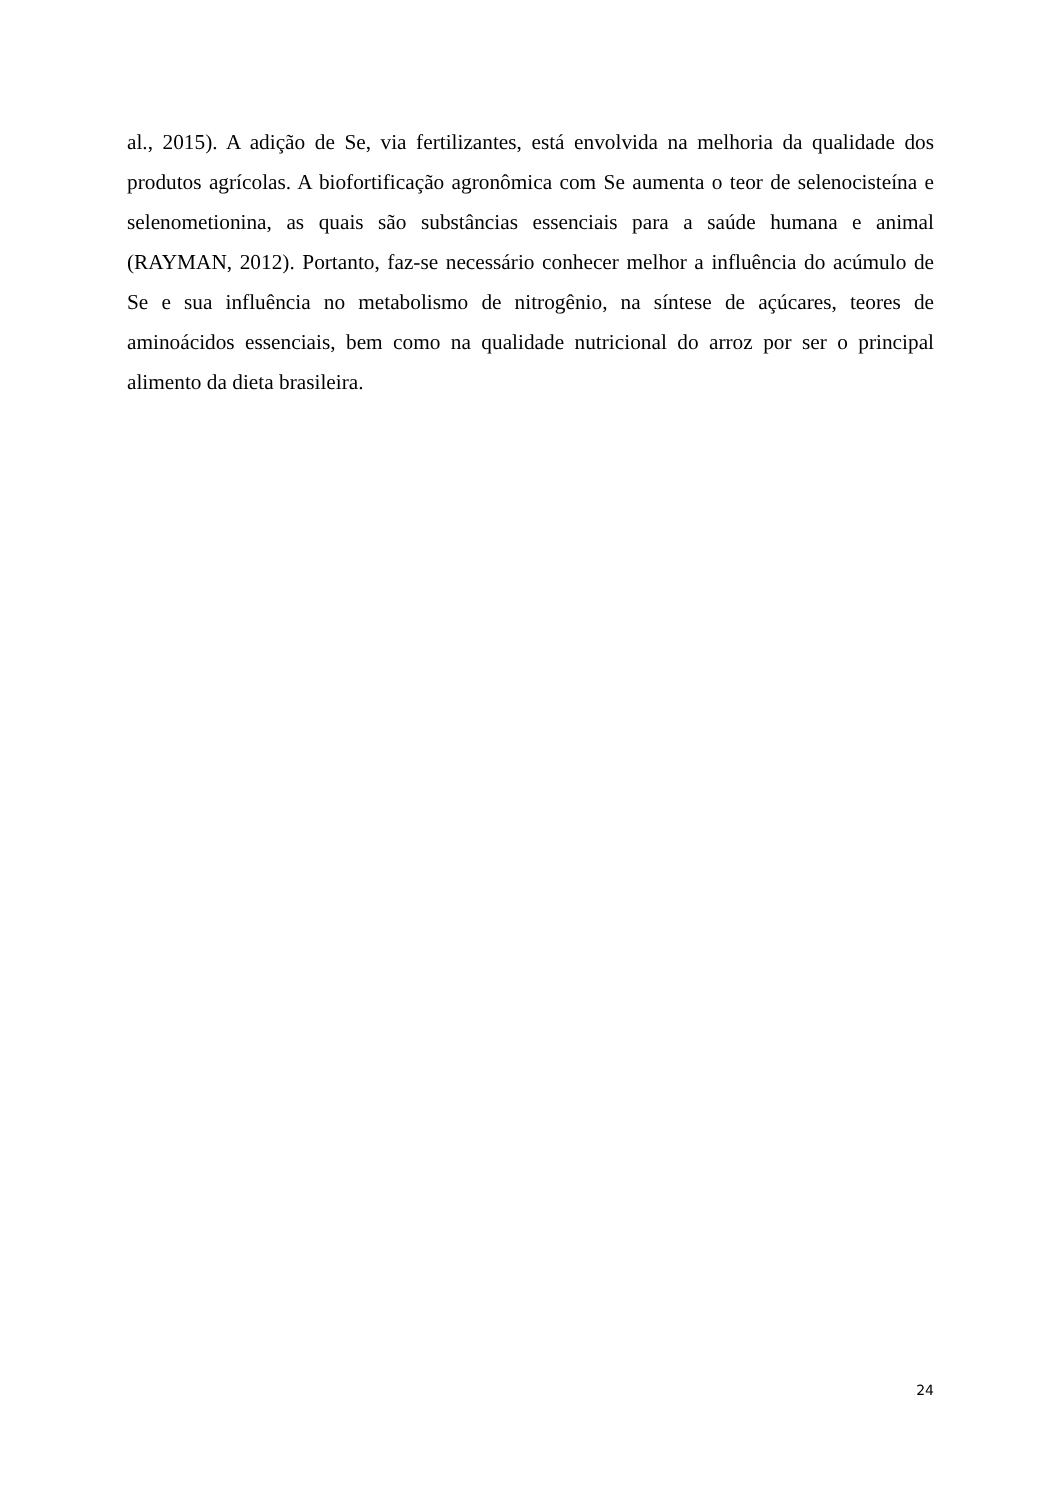al., 2015). A adição de Se, via fertilizantes, está envolvida na melhoria da qualidade dos produtos agrícolas. A biofortificação agronômica com Se aumenta o teor de selenocisteína e selenometionina, as quais são substâncias essenciais para a saúde humana e animal (RAYMAN, 2012). Portanto, faz-se necessário conhecer melhor a influência do acúmulo de Se e sua influência no metabolismo de nitrogênio, na síntese de açúcares, teores de aminoácidos essenciais, bem como na qualidade nutricional do arroz por ser o principal alimento da dieta brasileira.
24